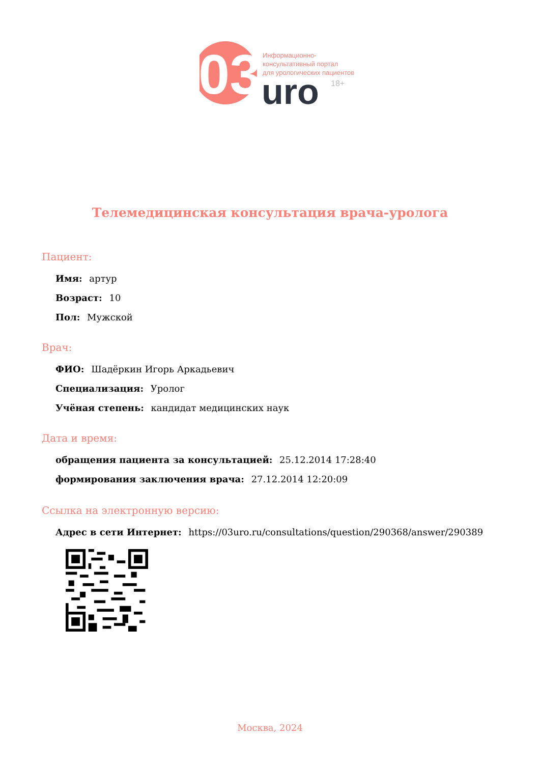03
uro
Информационно-
консультативный портал
для урологических пациентов
18+
Телемедицинская консультация врача-уролога
Пациент:
Имя: артур
Возраст: 10
Пол: Мужской
Врач:
ФИО: Шадёркин Игорь Аркадьевич
Специализация: Уролог
Учёная степень: кандидат медицинских наук
Дата и время:
обращения пациента за консультацией: 25.12.2014 17:28:40
формирования заключения врача: 27.12.2014 12:20:09
Ссылка на электронную версию:
Адрес в сети Интернет: https://03uro.ru/consultations/question/290368/answer/290389
Москва, 2024